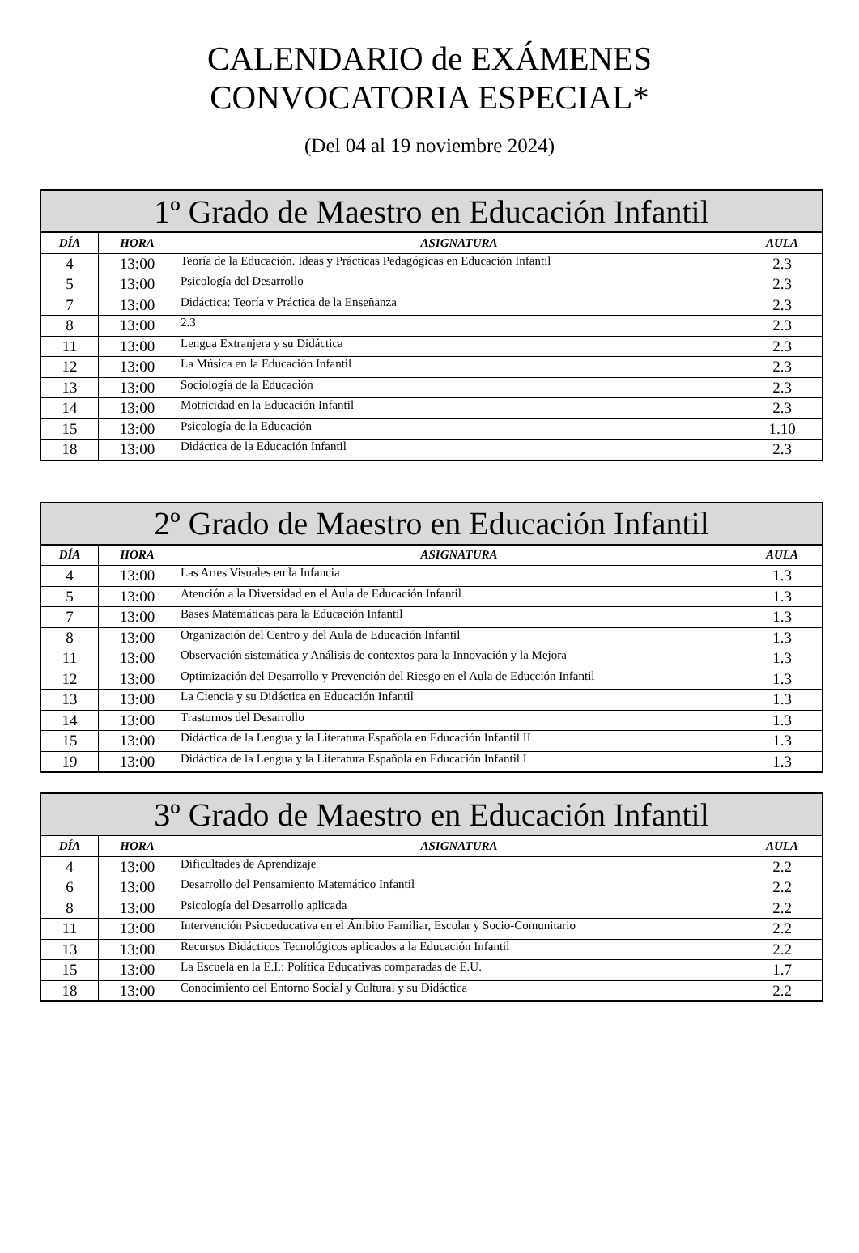CALENDARIO de EXÁMENES
CONVOCATORIA ESPECIAL*
(Del 04 al 19 noviembre 2024)
| 1º Grado de Maestro en Educación Infantil | | | |
| --- | --- | --- | --- |
| DÍA | HORA | ASIGNATURA | AULA |
| 4 | 13:00 | Teoría de la Educación. Ideas y Prácticas Pedagógicas en Educación Infantil | 2.3 |
| 5 | 13:00 | Psicología del Desarrollo | 2.3 |
| 7 | 13:00 | Didáctica: Teoría y Práctica de la Enseñanza | 2.3 |
| 8 | 13:00 | 2.3 | 2.3 |
| 11 | 13:00 | Lengua Extranjera y su Didáctica | 2.3 |
| 12 | 13:00 | La Música en la Educación Infantil | 2.3 |
| 13 | 13:00 | Sociología de la Educación | 2.3 |
| 14 | 13:00 | Motricidad en la Educación Infantil | 2.3 |
| 15 | 13:00 | Psicología de la Educación | 1.10 |
| 18 | 13:00 | Didáctica de la Educación Infantil | 2.3 |
| 2º Grado de Maestro en Educación Infantil | | | |
| --- | --- | --- | --- |
| DÍA | HORA | ASIGNATURA | AULA |
| 4 | 13:00 | Las Artes Visuales en la Infancia | 1.3 |
| 5 | 13:00 | Atención a la Diversidad en el Aula de Educación Infantil | 1.3 |
| 7 | 13:00 | Bases Matemáticas para la Educación Infantil | 1.3 |
| 8 | 13:00 | Organización del Centro y del Aula de Educación Infantil | 1.3 |
| 11 | 13:00 | Observación sistemática y Análisis de contextos para la Innovación y la Mejora | 1.3 |
| 12 | 13:00 | Optimización del Desarrollo y Prevención del Riesgo en el Aula de Educción Infantil | 1.3 |
| 13 | 13:00 | La Ciencia y su Didáctica en Educación Infantil | 1.3 |
| 14 | 13:00 | Trastornos del Desarrollo | 1.3 |
| 15 | 13:00 | Didáctica de la Lengua y la Literatura Española en Educación Infantil II | 1.3 |
| 19 | 13:00 | Didáctica de la Lengua y la Literatura Española en Educación Infantil I | 1.3 |
| 3º Grado de Maestro en Educación Infantil | | | |
| --- | --- | --- | --- |
| DÍA | HORA | ASIGNATURA | AULA |
| 4 | 13:00 | Dificultades de Aprendizaje | 2.2 |
| 6 | 13:00 | Desarrollo del Pensamiento Matemático Infantil | 2.2 |
| 8 | 13:00 | Psicología del Desarrollo aplicada | 2.2 |
| 11 | 13:00 | Intervención Psicoeducativa en el Ámbito Familiar, Escolar y Socio-Comunitario | 2.2 |
| 13 | 13:00 | Recursos Didácticos Tecnológicos aplicados a la Educación Infantil | 2.2 |
| 15 | 13:00 | La Escuela en la E.I.: Política Educativas comparadas de E.U. | 1.7 |
| 18 | 13:00 | Conocimiento del Entorno Social y Cultural y su Didáctica | 2.2 |